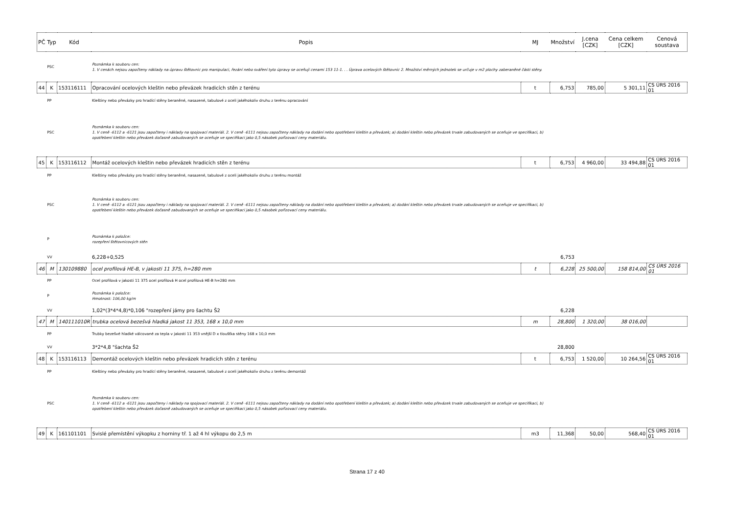| PČ | Typ | Kód | Popis | MJ | Množství | J.cena [CZK] | Cena celkem [CZK] | Cenová soustava |
| --- | --- | --- | --- | --- | --- | --- | --- | --- |
| | PSC | | Poznámka k souboru cen: 1. V cenách nejsou započteny náklady na úpravu štětovnic pro manipulaci, řezání nebo sváření tyto úpravy se oceňují cenami 153 11-1. . . Úprava ocelových štětovnic 2. Množství měrných jednotek se určuje v m2 plochy zaberaněné části stěny. | | | | | |
| 44 | K | 153116111 | Opracování ocelových kleštin nebo převázek hradicích stěn z terénu | t | 6,753 | 785,00 | 5 301,11 | CS ÚRS 2016 01 |
| | PP | | Kleštiny nebo převázky pro hradící stěny beraněné, nasazené, tabulové z oceli jakéhokoliv druhu z terénu opracování | | | | | |
| | PSC | | Poznámka k souboru cen: 1. V ceně -6112 a -6121 jsou započteny i náklady na spojovací materiál. 2. V ceně -6111 nejsou započteny náklady na dodání nebo opotřebení kleštin a převázek; a) dodání kleštin nebo převázek trvale zabudovaných se oceňuje ve specifikaci, b) opotřebení kleštin nebo převázek dočasně zabudovaných se oceňuje ve specifikaci jako 0,5 násobek pořizovací ceny materiálu. | | | | | |
| 45 | K | 153116112 | Montáž ocelových kleštin nebo převázek hradicích stěn z terénu | t | 6,753 | 4 960,00 | 33 494,88 | CS ÚRS 2016 01 |
| | PP | | Kleštiny nebo převázky pro hradící stěny beraněné, nasazené, tabulové z oceli jakéhokoliv druhu z terénu montáž | | | | | |
| | PSC | | Poznámka k souboru cen: 1. V ceně -6112 a -6121 jsou započteny i náklady na spojovací materiál. 2. V ceně -6111 nejsou započteny náklady na dodání nebo opotřebení kleštin a převázek; a) dodání kleštin nebo převázek trvale zabudovaných se oceňuje ve specifikaci, b) opotřebení kleštin nebo převázek dočasně zabudovaných se oceňuje ve specifikaci jako 0,5 násobek pořizovací ceny materiálu. | | | | | |
| | P | | Poznámka k položce: rozepření štětovnicových stěn | | | | | |
| | VV | | 6,228+0,525 | | 6,753 | | | |
| 46 | M | 130109880 | ocel profilová HE-B, v jakosti 11 375, h=280 mm | t | 6,228 | 25 500,00 | 158 814,00 | CS ÚRS 2016 01 |
| | PP | | Ocel profilová v jakosti 11 375 ocel profilová H ocel profilová HE-B h=280 mm | | | | | |
| | P | | Poznámka k položce: Hmotnost: 106,00 kg/m | | | | | |
| | VV | | 1,02*(3*4*4,8)*0,106 "rozepření jámy pro šachtu Š2 | | 6,228 | | | |
| 47 | M | 140111010R | trubka ocelová bezešvá hladká jakost 11 353, 168 x 10,0 mm | m | 28,800 | 1 320,00 | 38 016,00 | |
| | PP | | Trubky bezešvé hladké válcované za tepla v jakosti 11 353 vnější D x tloušťka stěny 168 x 10,0 mm | | | | | |
| | VV | | 3*2*4,8 "šachta Š2 | | 28,800 | | | |
| 48 | K | 153116113 | Demontáž ocelových kleštin nebo převázek hradicích stěn z terénu | t | 6,753 | 1 520,00 | 10 264,56 | CS ÚRS 2016 01 |
| | PP | | Kleštiny nebo převázky pro hradící stěny beraněné, nasazené, tabulové z oceli jakéhokoliv druhu z terénu demontáž | | | | | |
| | PSC | | Poznámka k souboru cen: 1. V ceně -6112 a -6121 jsou započteny i náklady na spojovací materiál. 2. V ceně -6111 nejsou započteny náklady na dodání nebo opotřebení kleštin a převázek; a) dodání kleštin nebo převázek trvale zabudovaných se oceňuje ve specifikaci, b) opotřebení kleštin nebo převázek dočasně zabudovaných se oceňuje ve specifikaci jako 0,5 násobek pořizovací ceny materiálu. | | | | | |
| 49 | K | 161101101 | Svislé přemístění výkopku z horniny tř. 1 až 4 hl výkopu do 2,5 m | m3 | 11,368 | 50,00 | 568,40 | CS ÚRS 2016 01 |
Strana 17 z 40